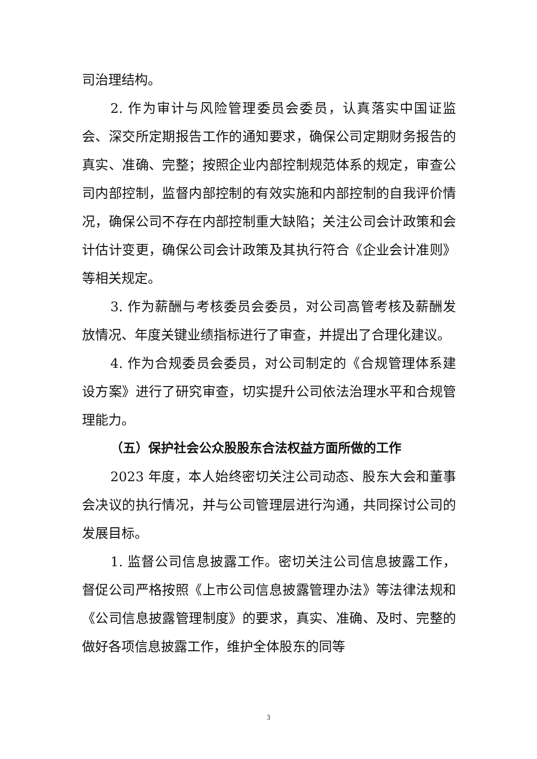司治理结构。
2. 作为审计与风险管理委员会委员，认真落实中国证监会、深交所定期报告工作的通知要求，确保公司定期财务报告的真实、准确、完整；按照企业内部控制规范体系的规定，审查公司内部控制，监督内部控制的有效实施和内部控制的自我评价情况，确保公司不存在内部控制重大缺陷；关注公司会计政策和会计估计变更，确保公司会计政策及其执行符合《企业会计准则》等相关规定。
3. 作为薪酬与考核委员会委员，对公司高管考核及薪酬发放情况、年度关键业绩指标进行了审查，并提出了合理化建议。
4. 作为合规委员会委员，对公司制定的《合规管理体系建设方案》进行了研究审查，切实提升公司依法治理水平和合规管理能力。
（五）保护社会公众股股东合法权益方面所做的工作
2023 年度，本人始终密切关注公司动态、股东大会和董事会决议的执行情况，并与公司管理层进行沟通，共同探讨公司的发展目标。
1. 监督公司信息披露工作。密切关注公司信息披露工作，督促公司严格按照《上市公司信息披露管理办法》等法律法规和《公司信息披露管理制度》的要求，真实、准确、及时、完整的做好各项信息披露工作，维护全体股东的同等
3